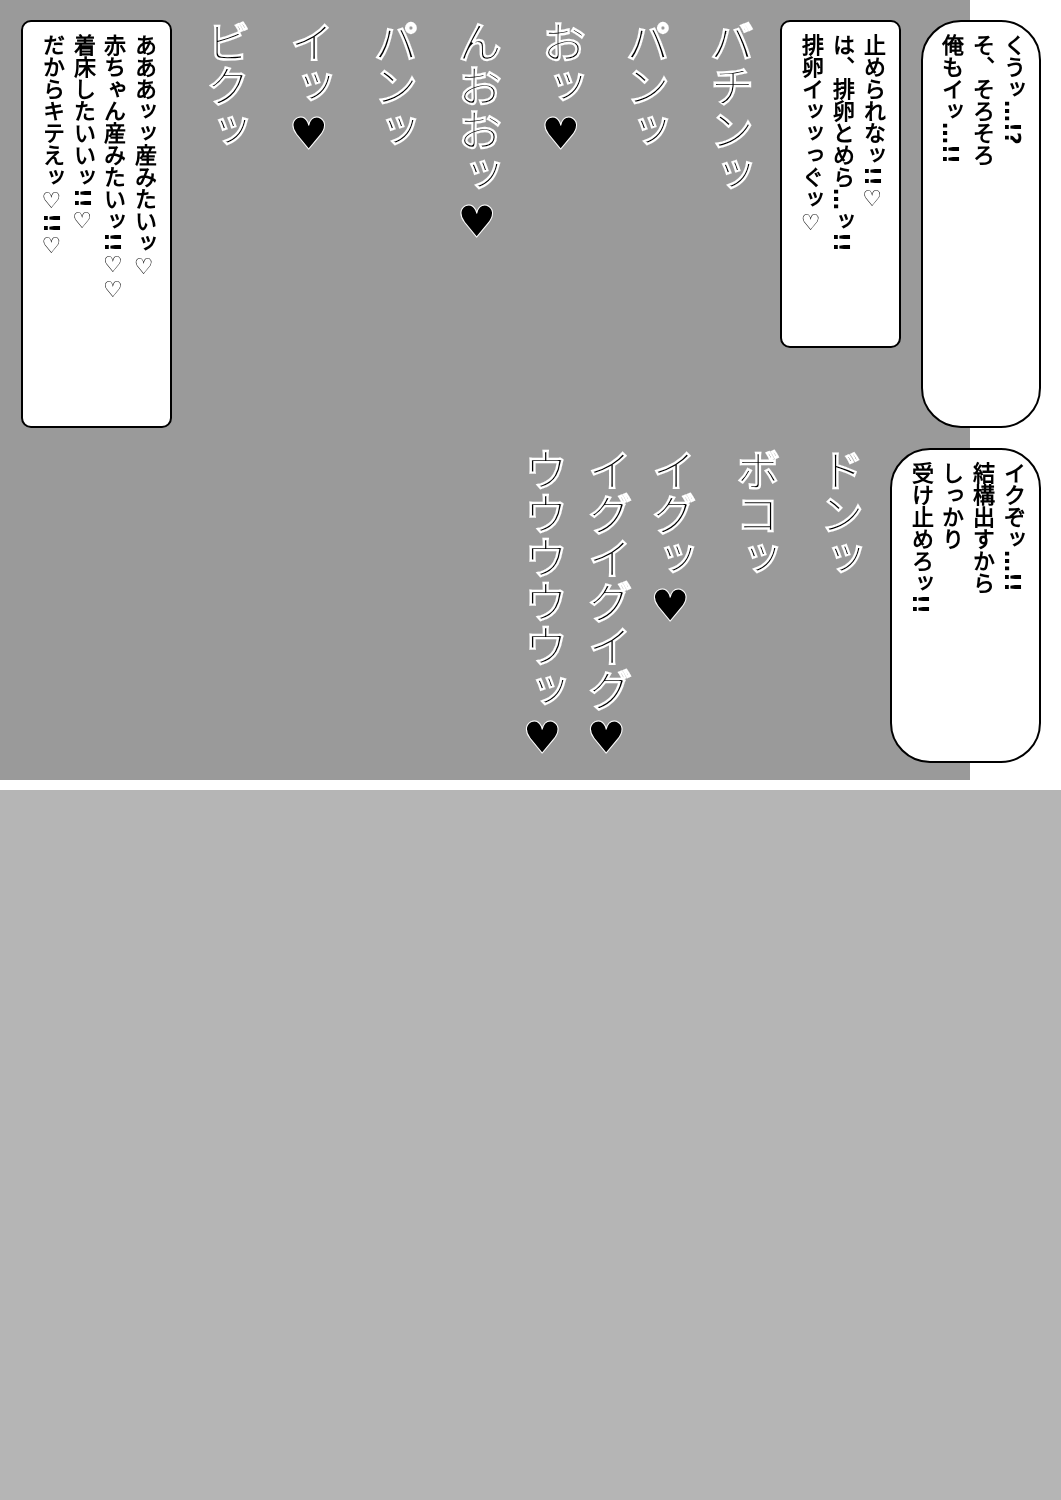くうッ…!?
そ、そろそろ
俺もイッ…!!
止められなッ!!♡
は、排卵とめら…ッ!!
排卵イッッっぐッ♡
バチンッ
パンッ
おッ♥
んおおッ♥
パンッ
イッ♥
ビクッ
あああッッ産みたいッ♡
赤ちゃん産みたいッ!!♡♡
着床したいいッ!!♡
だからキテえッ♡!!♡
イクぞッ…!!
結構出すから
しっかり
受け止めろッ!!
ドンッ
ボコッ
イグッ♥
イグイグイグ♥
ウウウウウッ♥